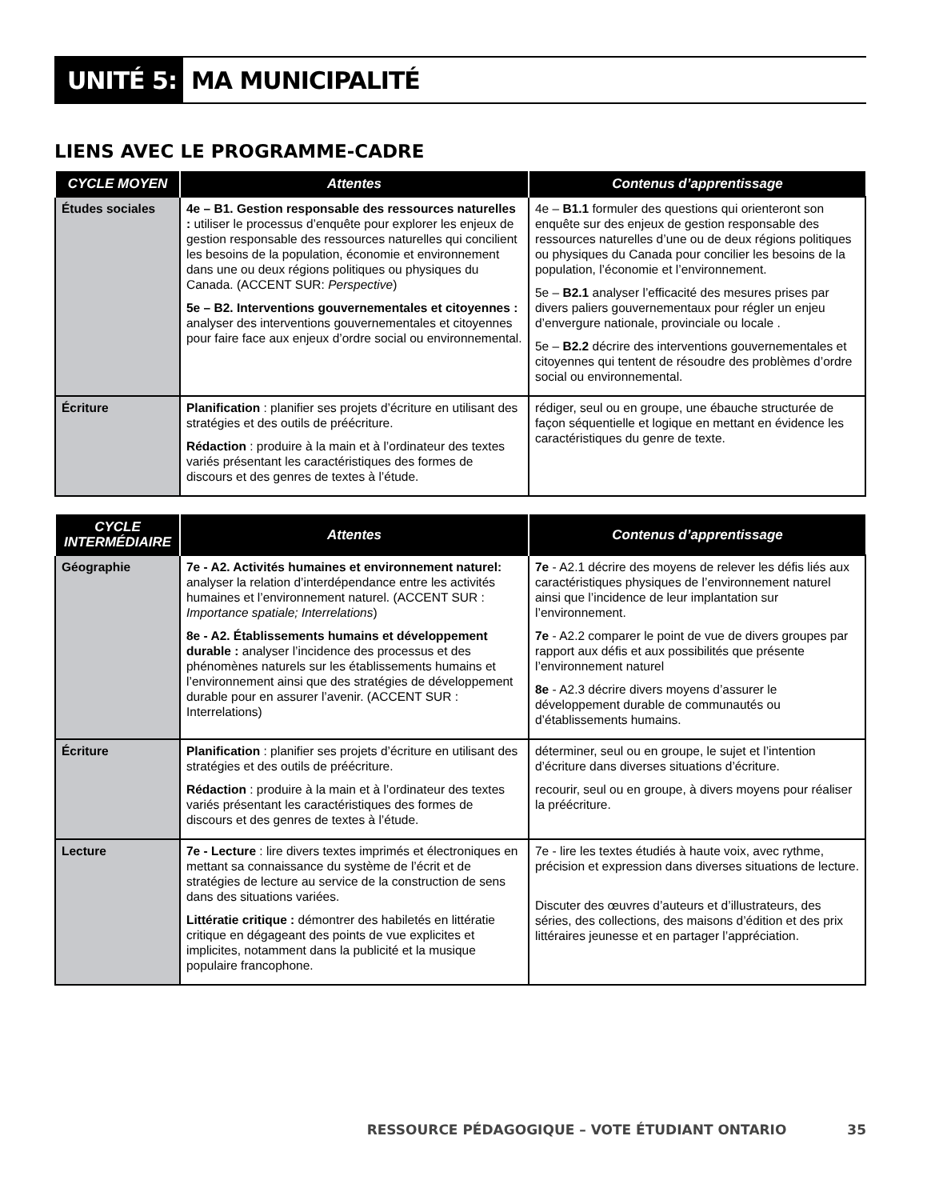UNITÉ 5: MA MUNICIPALITÉ
LIENS AVEC LE PROGRAMME-CADRE
| CYCLE MOYEN | Attentes | Contenus d’apprentissage |
| --- | --- | --- |
| Études sociales | 4e – B1. Gestion responsable des ressources naturelles : utiliser le processus d’enquête pour explorer les enjeux de gestion responsable des ressources naturelles qui concilient les besoins de la population, économie et environnement dans une ou deux régions politiques ou physiques du Canada. (ACCENT SUR: Perspective ) 5e – B2. Interventions gouvernementales et citoyennes : analyser des interventions gouvernementales et citoyennes pour faire face aux enjeux d’ordre social ou environnemental. | 4e – B1.1 formuler des questions qui orienteront son enquête sur des enjeux de gestion responsable des ressources naturelles d’une ou de deux régions politiques ou physiques du Canada pour concilier les besoins de la population, l’économie et l’environnement. 5e – B2.1 analyser l’efficacité des mesures prises par divers paliers gouvernementaux pour régler un enjeu d’envergure nationale, provinciale ou locale . 5e – B2.2 décrire des interventions gouvernementales et citoyennes qui tentent de résoudre des problèmes d’ordre social ou environnemental. |
| Écriture | Planification : planifier ses projets d’écriture en utilisant des stratégies et des outils de préécriture. Rédaction : produire à la main et à l’ordinateur des textes variés présentant les caractéristiques des formes de discours et des genres de textes à l’étude. | rédiger, seul ou en groupe, une ébauche structurée de façon séquentielle et logique en mettant en évidence les caractéristiques du genre de texte. |
| CYCLE INTERMÉDIAIRE | Attentes | Contenus d’apprentissage |
| --- | --- | --- |
| Géographie | 7e - A2. Activités humaines et environnement naturel: analyser la relation d’interdépendance entre les activités humaines et l’environnement naturel. (ACCENT SUR : Importance spatiale; Interrelations ) 8e - A2. Établissements humains et développement durable : analyser l’incidence des processus et des phénomènes naturels sur les établissements humains et l’environnement ainsi que des stratégies de développement durable pour en assurer l’avenir. (ACCENT SUR : Interrelations) | 7e - A2.1 décrire des moyens de relever les défis liés aux caractéristiques physiques de l’environnement naturel ainsi que l’incidence de leur implantation sur l’environnement. 7e - A2.2 comparer le point de vue de divers groupes par rapport aux défis et aux possibilités que présente l’environnement naturel 8e - A2.3 décrire divers moyens d’assurer le développement durable de communautés ou d’établissements humains. |
| Écriture | Planification : planifier ses projets d’écriture en utilisant des stratégies et des outils de préécriture. Rédaction : produire à la main et à l’ordinateur des textes variés présentant les caractéristiques des formes de discours et des genres de textes à l’étude. | déterminer, seul ou en groupe, le sujet et l’intention d’écriture dans diverses situations d’écriture. recourir, seul ou en groupe, à divers moyens pour réaliser la préécriture. |
| Lecture | 7e - Lecture : lire divers textes imprimés et électroniques en mettant sa connaissance du système de l’écrit et de stratégies de lecture au service de la construction de sens dans des situations variées. Littératie critique : démontrer des habiletés en littératie critique en dégageant des points de vue explicites et implicites, notamment dans la publicité et la musique populaire francophone. | 7e - lire les textes étudiés à haute voix, avec rythme, précision et expression dans diverses situations de lecture. Discuter des œuvres d’auteurs et d’illustrateurs, des séries, des collections, des maisons d’édition et des prix littéraires jeunesse et en partager l’appréciation. |
RESSOURCE PÉDAGOGIQUE – VOTE ÉTUDIANT ONTARIO 35